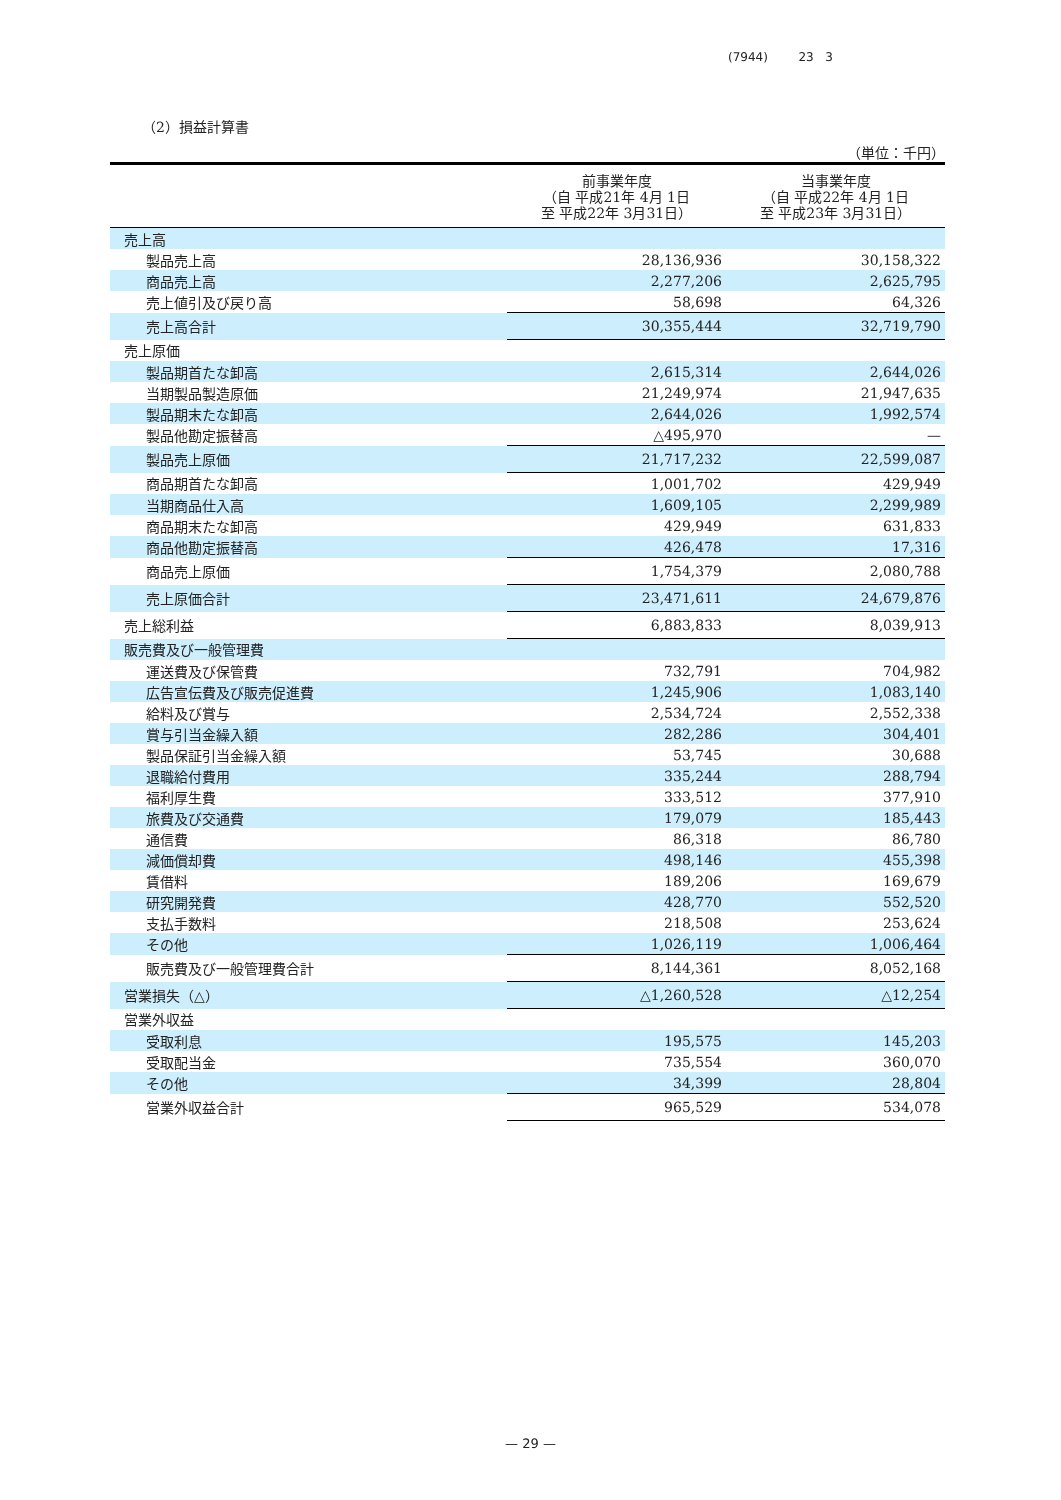(7944) 23 3
（2）損益計算書
（単位：千円）
| | 前事業年度 （自 平成21年 4月 1日 至 平成22年 3月31日） | 当事業年度 （自 平成22年 4月 1日 至 平成23年 3月31日） |
| --- | --- | --- |
| 売上高 | | |
| 製品売上高 | 28,136,936 | 30,158,322 |
| 商品売上高 | 2,277,206 | 2,625,795 |
| 売上値引及び戻り高 | 58,698 | 64,326 |
| 売上高合計 | 30,355,444 | 32,719,790 |
| 売上原価 | | |
| 製品期首たな卸高 | 2,615,314 | 2,644,026 |
| 当期製品製造原価 | 21,249,974 | 21,947,635 |
| 製品期末たな卸高 | 2,644,026 | 1,992,574 |
| 製品他勘定振替高 | △495,970 | — |
| 製品売上原価 | 21,717,232 | 22,599,087 |
| 商品期首たな卸高 | 1,001,702 | 429,949 |
| 当期商品仕入高 | 1,609,105 | 2,299,989 |
| 商品期末たな卸高 | 429,949 | 631,833 |
| 商品他勘定振替高 | 426,478 | 17,316 |
| 商品売上原価 | 1,754,379 | 2,080,788 |
| 売上原価合計 | 23,471,611 | 24,679,876 |
| 売上総利益 | 6,883,833 | 8,039,913 |
| 販売費及び一般管理費 | | |
| 運送費及び保管費 | 732,791 | 704,982 |
| 広告宣伝費及び販売促進費 | 1,245,906 | 1,083,140 |
| 給料及び賞与 | 2,534,724 | 2,552,338 |
| 賞与引当金繰入額 | 282,286 | 304,401 |
| 製品保証引当金繰入額 | 53,745 | 30,688 |
| 退職給付費用 | 335,244 | 288,794 |
| 福利厚生費 | 333,512 | 377,910 |
| 旅費及び交通費 | 179,079 | 185,443 |
| 通信費 | 86,318 | 86,780 |
| 減価償却費 | 498,146 | 455,398 |
| 賃借料 | 189,206 | 169,679 |
| 研究開発費 | 428,770 | 552,520 |
| 支払手数料 | 218,508 | 253,624 |
| その他 | 1,026,119 | 1,006,464 |
| 販売費及び一般管理費合計 | 8,144,361 | 8,052,168 |
| 営業損失（△） | △1,260,528 | △12,254 |
| 営業外収益 | | |
| 受取利息 | 195,575 | 145,203 |
| 受取配当金 | 735,554 | 360,070 |
| その他 | 34,399 | 28,804 |
| 営業外収益合計 | 965,529 | 534,078 |
— 29 —